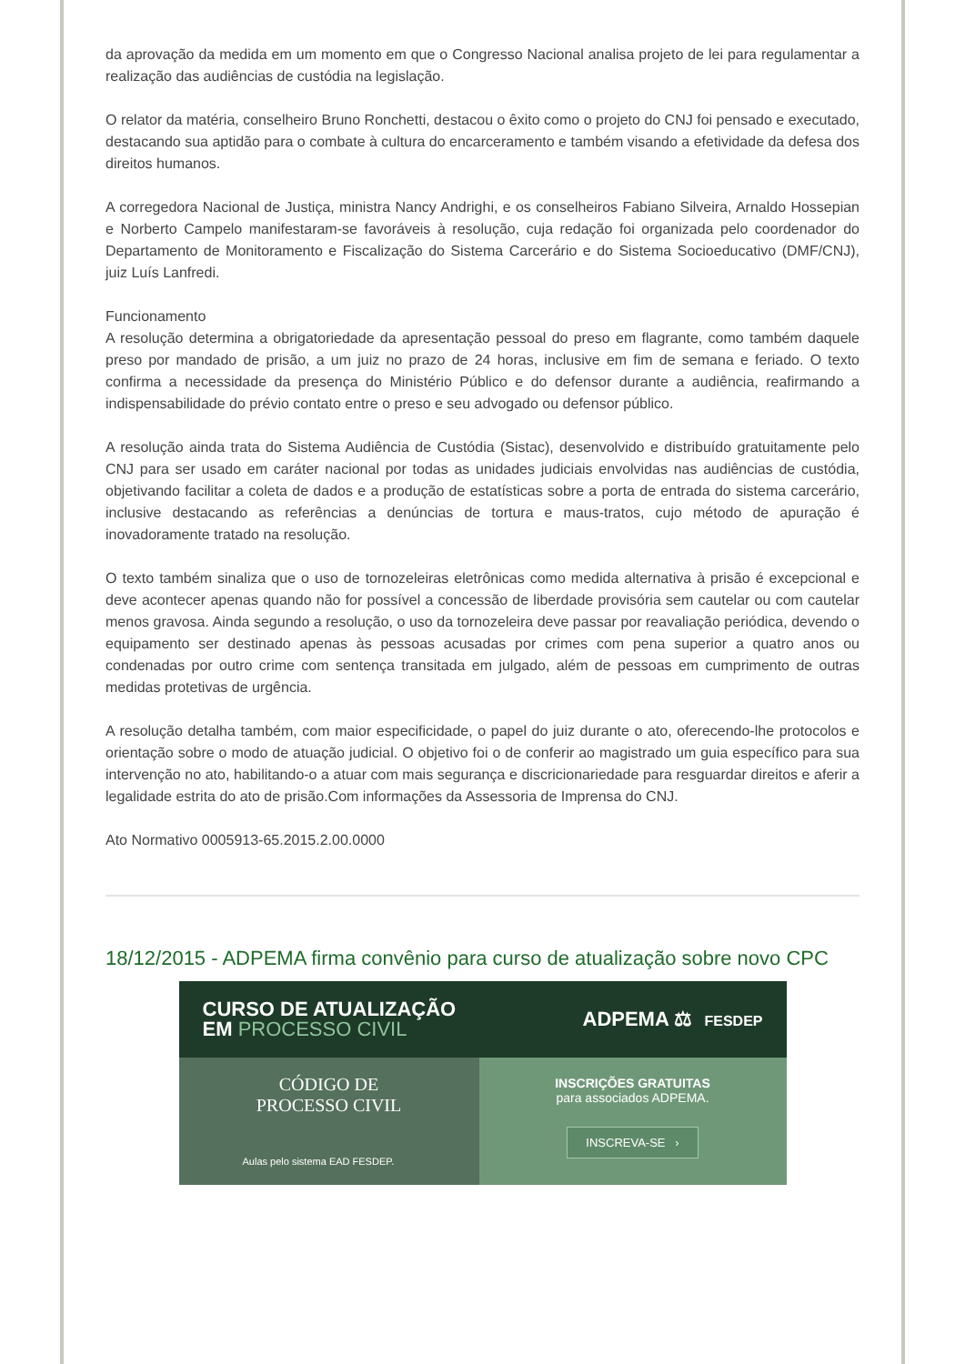da aprovação da medida em um momento em que o Congresso Nacional analisa projeto de lei para regulamentar a realização das audiências de custódia na legislação.
O relator da matéria, conselheiro Bruno Ronchetti, destacou o êxito como o projeto do CNJ foi pensado e executado, destacando sua aptidão para o combate à cultura do encarceramento e também visando a efetividade da defesa dos direitos humanos.
A corregedora Nacional de Justiça, ministra Nancy Andrighi, e os conselheiros Fabiano Silveira, Arnaldo Hossepian e Norberto Campelo manifestaram-se favoráveis à resolução, cuja redação foi organizada pelo coordenador do Departamento de Monitoramento e Fiscalização do Sistema Carcerário e do Sistema Socioeducativo (DMF/CNJ), juiz Luís Lanfredi.
Funcionamento
A resolução determina a obrigatoriedade da apresentação pessoal do preso em flagrante, como também daquele preso por mandado de prisão, a um juiz no prazo de 24 horas, inclusive em fim de semana e feriado. O texto confirma a necessidade da presença do Ministério Público e do defensor durante a audiência, reafirmando a indispensabilidade do prévio contato entre o preso e seu advogado ou defensor público.
A resolução ainda trata do Sistema Audiência de Custódia (Sistac), desenvolvido e distribuído gratuitamente pelo CNJ para ser usado em caráter nacional por todas as unidades judiciais envolvidas nas audiências de custódia, objetivando facilitar a coleta de dados e a produção de estatísticas sobre a porta de entrada do sistema carcerário, inclusive destacando as referências a denúncias de tortura e maus-tratos, cujo método de apuração é inovadoramente tratado na resolução.
O texto também sinaliza que o uso de tornozeleiras eletrônicas como medida alternativa à prisão é excepcional e deve acontecer apenas quando não for possível a concessão de liberdade provisória sem cautelar ou com cautelar menos gravosa. Ainda segundo a resolução, o uso da tornozeleira deve passar por reavaliação periódica, devendo o equipamento ser destinado apenas às pessoas acusadas por crimes com pena superior a quatro anos ou condenadas por outro crime com sentença transitada em julgado, além de pessoas em cumprimento de outras medidas protetivas de urgência.
A resolução detalha também, com maior especificidade, o papel do juiz durante o ato, oferecendo-lhe protocolos e orientação sobre o modo de atuação judicial. O objetivo foi o de conferir ao magistrado um guia específico para sua intervenção no ato, habilitando-o a atuar com mais segurança e discricionariedade para resguardar direitos e aferir a legalidade estrita do ato de prisão.Com informações da Assessoria de Imprensa do CNJ.
Ato Normativo 0005913-65.2015.2.00.0000
18/12/2015 - ADPEMA firma convênio para curso de atualização sobre novo CPC
CURSO DE ATUALIZAÇÃO
EM PROCESSO CIVIL
ADPEMA ⚖ FESDEP
CÓDIGO DE
PROCESSO CIVIL
Aulas pelo sistema EAD FESDEP.
INSCRIÇÕES GRATUITAS
para associados ADPEMA.
INSCREVA-SE ›